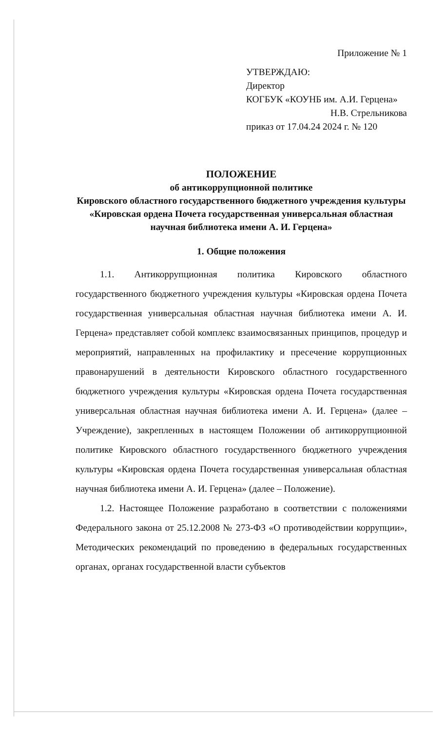Приложение № 1
УТВЕРЖДАЮ:
Директор
КОГБУК «КОУНБ им. А.И. Герцена»
Н.В. Стрельникова
приказ от 17.04.24 2024 г. № 120
ПОЛОЖЕНИЕ
об антикоррупционной политике
Кировского областного государственного бюджетного учреждения культуры «Кировская ордена Почета государственная универсальная областная научная библиотека имени А. И. Герцена»
1. Общие положения
1.1. Антикоррупционная политика Кировского областного государственного бюджетного учреждения культуры «Кировская ордена Почета государственная универсальная областная научная библиотека имени А. И. Герцена» представляет собой комплекс взаимосвязанных принципов, процедур и мероприятий, направленных на профилактику и пресечение коррупционных правонарушений в деятельности Кировского областного государственного бюджетного учреждения культуры «Кировская ордена Почета государственная универсальная областная научная библиотека имени А. И. Герцена» (далее – Учреждение), закрепленных в настоящем Положении об антикоррупционной политике Кировского областного государственного бюджетного учреждения культуры «Кировская ордена Почета государственная универсальная областная научная библиотека имени А. И. Герцена» (далее – Положение).
1.2. Настоящее Положение разработано в соответствии с положениями Федерального закона от 25.12.2008 № 273-ФЗ «О противодействии коррупции», Методических рекомендаций по проведению в федеральных государственных органах, органах государственной власти субъектов